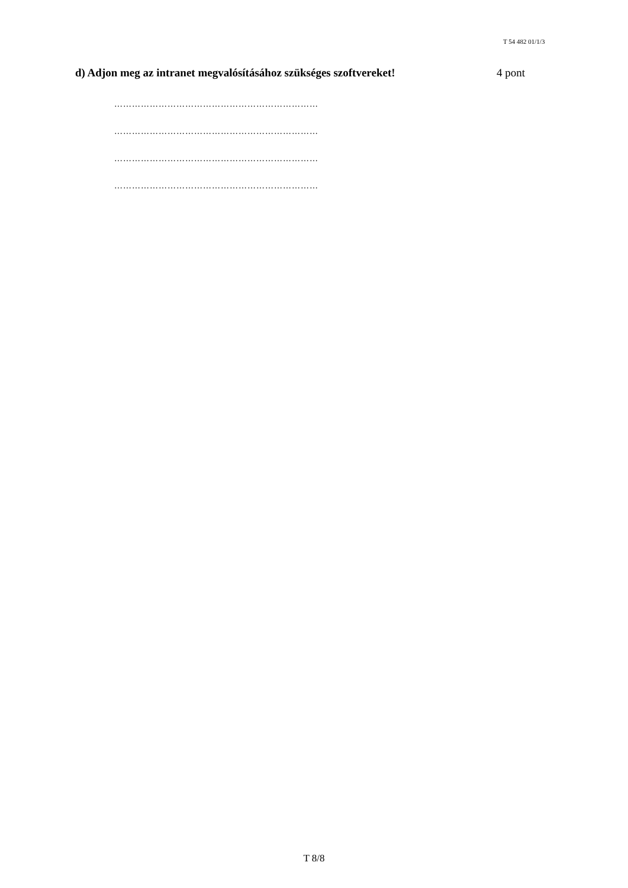T 54 482 01/1/3
d) Adjon meg az intranet megvalósításához szükséges szoftvereket! 4 pont
……………………………………………………………
……………………………………………………………
……………………………………………………………
……………………………………………………………
T 8/8